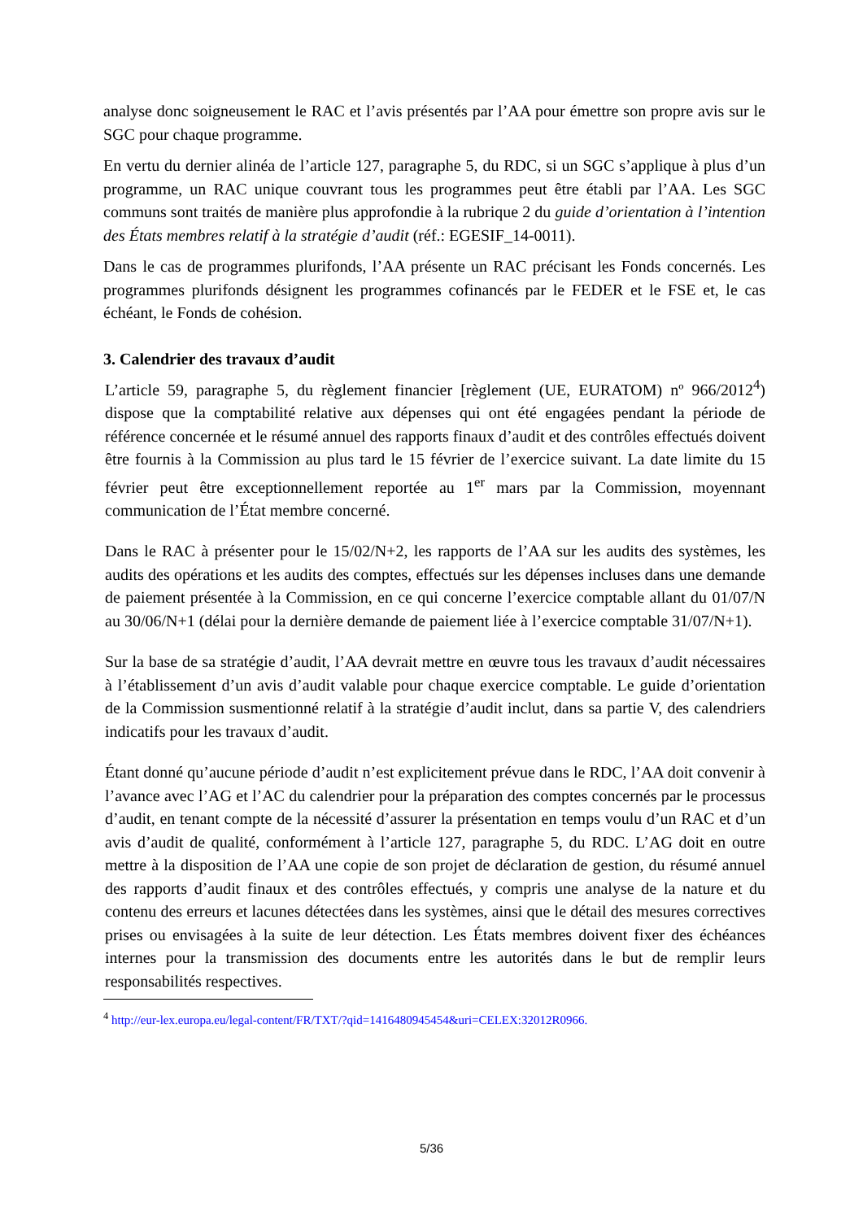analyse donc soigneusement le RAC et l’avis présentés par l’AA pour émettre son propre avis sur le SGC pour chaque programme.
En vertu du dernier alinéa de l’article 127, paragraphe 5, du RDC, si un SGC s’applique à plus d’un programme, un RAC unique couvrant tous les programmes peut être établi par l’AA. Les SGC communs sont traités de manière plus approfondie à la rubrique 2 du guide d’orientation à l’intention des États membres relatif à la stratégie d’audit (réf.: EGESIF_14-0011).
Dans le cas de programmes plurifonds, l’AA présente un RAC précisant les Fonds concernés. Les programmes plurifonds désignent les programmes cofinancés par le FEDER et le FSE et, le cas échéant, le Fonds de cohésion.
3. Calendrier des travaux d’audit
L’article 59, paragraphe 5, du règlement financier [règlement (UE, EURATOM) nº 966/2012<sup>4</sup>) dispose que la comptabilité relative aux dépenses qui ont été engagées pendant la période de référence concernée et le résumé annuel des rapports finaux d’audit et des contrôles effectués doivent être fournis à la Commission au plus tard le 15 février de l’exercice suivant. La date limite du 15 février peut être exceptionnellement reportée au 1<sup>er</sup> mars par la Commission, moyennant communication de l’État membre concerné.
Dans le RAC à présenter pour le 15/02/N+2, les rapports de l’AA sur les audits des systèmes, les audits des opérations et les audits des comptes, effectués sur les dépenses incluses dans une demande de paiement présentée à la Commission, en ce qui concerne l’exercice comptable allant du 01/07/N au 30/06/N+1 (délai pour la dernière demande de paiement liée à l’exercice comptable 31/07/N+1).
Sur la base de sa stratégie d’audit, l’AA devrait mettre en œuvre tous les travaux d’audit nécessaires à l’établissement d’un avis d’audit valable pour chaque exercice comptable. Le guide d’orientation de la Commission susmentionné relatif à la stratégie d’audit inclut, dans sa partie V, des calendriers indicatifs pour les travaux d’audit.
Étant donné qu’aucune période d’audit n’est explicitement prévue dans le RDC, l’AA doit convenir à l’avance avec l’AG et l’AC du calendrier pour la préparation des comptes concernés par le processus d’audit, en tenant compte de la nécessité d’assurer la présentation en temps voulu d’un RAC et d’un avis d’audit de qualité, conformément à l’article 127, paragraphe 5, du RDC. L’AG doit en outre mettre à la disposition de l’AA une copie de son projet de déclaration de gestion, du résumé annuel des rapports d’audit finaux et des contrôles effectués, y compris une analyse de la nature et du contenu des erreurs et lacunes détectées dans les systèmes, ainsi que le détail des mesures correctives prises ou envisagées à la suite de leur détection. Les États membres doivent fixer des échéances internes pour la transmission des documents entre les autorités dans le but de remplir leurs responsabilités respectives.
<sup>4</sup> http://eur-lex.europa.eu/legal-content/FR/TXT/?qid=1416480945454&uri=CELEX:32012R0966.
5/36